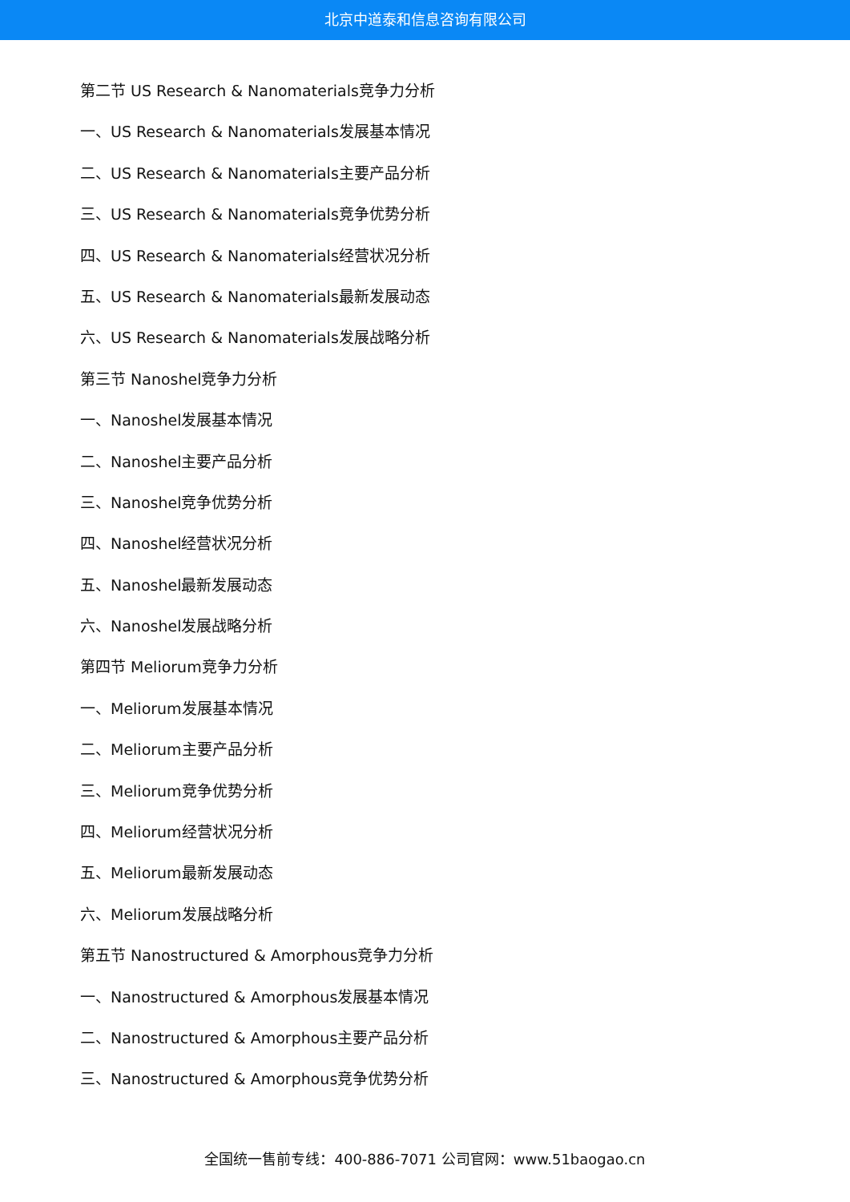北京中道泰和信息咨询有限公司
第二节 US Research & Nanomaterials竞争力分析
一、US Research & Nanomaterials发展基本情况
二、US Research & Nanomaterials主要产品分析
三、US Research & Nanomaterials竞争优势分析
四、US Research & Nanomaterials经营状况分析
五、US Research & Nanomaterials最新发展动态
六、US Research & Nanomaterials发展战略分析
第三节 Nanoshel竞争力分析
一、Nanoshel发展基本情况
二、Nanoshel主要产品分析
三、Nanoshel竞争优势分析
四、Nanoshel经营状况分析
五、Nanoshel最新发展动态
六、Nanoshel发展战略分析
第四节 Meliorum竞争力分析
一、Meliorum发展基本情况
二、Meliorum主要产品分析
三、Meliorum竞争优势分析
四、Meliorum经营状况分析
五、Meliorum最新发展动态
六、Meliorum发展战略分析
第五节 Nanostructured & Amorphous竞争力分析
一、Nanostructured & Amorphous发展基本情况
二、Nanostructured & Amorphous主要产品分析
三、Nanostructured & Amorphous竞争优势分析
全国统一售前专线：400-886-7071 公司官网：www.51baogao.cn